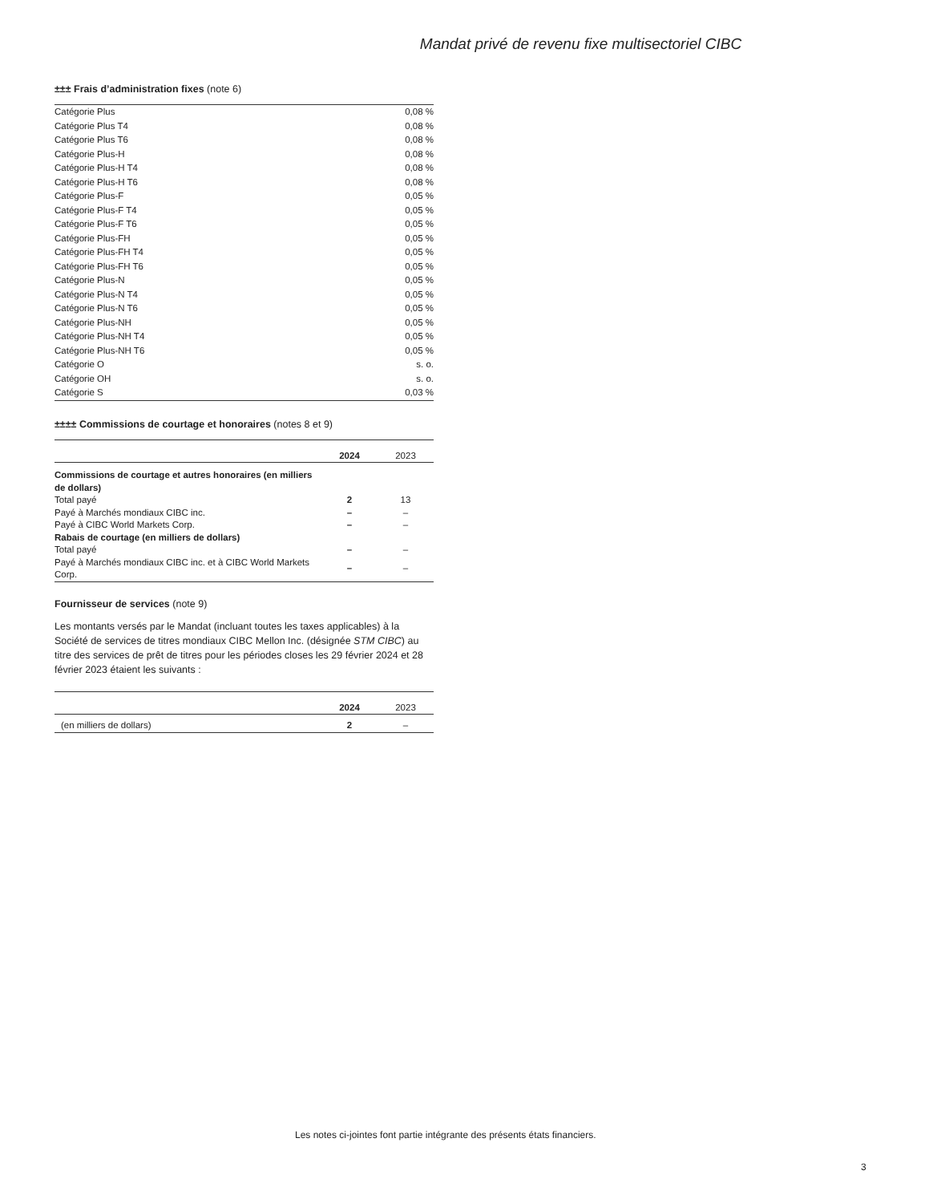Mandat privé de revenu fixe multisectoriel CIBC
±±± Frais d’administration fixes (note 6)
| Catégorie Plus | 0,08 % |
| Catégorie Plus T4 | 0,08 % |
| Catégorie Plus T6 | 0,08 % |
| Catégorie Plus-H | 0,08 % |
| Catégorie Plus-H T4 | 0,08 % |
| Catégorie Plus-H T6 | 0,08 % |
| Catégorie Plus-F | 0,05 % |
| Catégorie Plus-F T4 | 0,05 % |
| Catégorie Plus-F T6 | 0,05 % |
| Catégorie Plus-FH | 0,05 % |
| Catégorie Plus-FH T4 | 0,05 % |
| Catégorie Plus-FH T6 | 0,05 % |
| Catégorie Plus-N | 0,05 % |
| Catégorie Plus-N T4 | 0,05 % |
| Catégorie Plus-N T6 | 0,05 % |
| Catégorie Plus-NH | 0,05 % |
| Catégorie Plus-NH T4 | 0,05 % |
| Catégorie Plus-NH T6 | 0,05 % |
| Catégorie O | s. o. |
| Catégorie OH | s. o. |
| Catégorie S | 0,03 % |
±±±± Commissions de courtage et honoraires (notes 8 et 9)
| | 2024 | 2023 |
| --- | --- | --- |
| Commissions de courtage et autres honoraires (en milliers de dollars) | | |
| Total payé | 2 | 13 |
| Payé à Marchés mondiaux CIBC inc. | – | – |
| Payé à CIBC World Markets Corp. | – | – |
| Rabais de courtage (en milliers de dollars) | | |
| Total payé | – | – |
| Payé à Marchés mondiaux CIBC inc. et à CIBC World Markets Corp. | – | – |
Fournisseur de services (note 9)
Les montants versés par le Mandat (incluant toutes les taxes applicables) à la Société de services de titres mondiaux CIBC Mellon Inc. (désignée STM CIBC) au titre des services de prêt de titres pour les périodes closes les 29 février 2024 et 28 février 2023 étaient les suivants :
| | 2024 | 2023 |
| --- | --- | --- |
| (en milliers de dollars) | 2 | – |
Les notes ci-jointes font partie intégrante des présents états financiers.
3